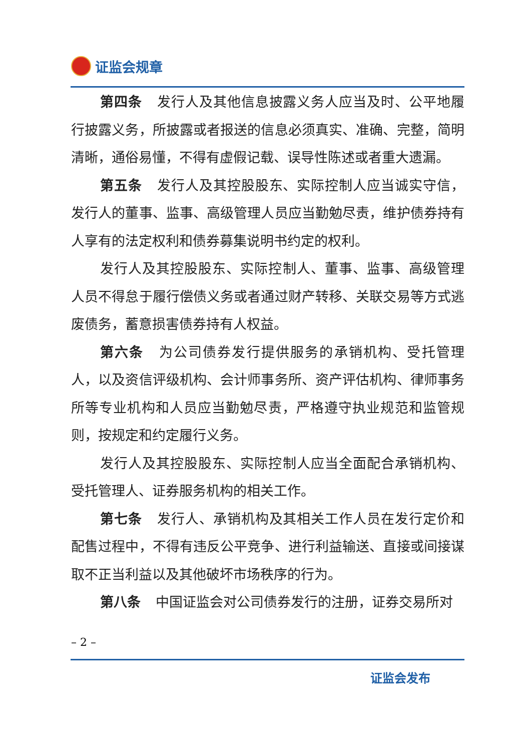证监会规章
第四条 发行人及其他信息披露义务人应当及时、公平地履行披露义务，所披露或者报送的信息必须真实、准确、完整，简明清晰，通俗易懂，不得有虚假记载、误导性陈述或者重大遗漏。
第五条 发行人及其控股股东、实际控制人应当诚实守信，发行人的董事、监事、高级管理人员应当勤勉尽责，维护债券持有人享有的法定权利和债券募集说明书约定的权利。
发行人及其控股股东、实际控制人、董事、监事、高级管理人员不得怠于履行偿债义务或者通过财产转移、关联交易等方式逃废债务，蓄意损害债券持有人权益。
第六条 为公司债券发行提供服务的承销机构、受托管理人，以及资信评级机构、会计师事务所、资产评估机构、律师事务所等专业机构和人员应当勤勉尽责，严格遵守执业规范和监管规则，按规定和约定履行义务。
发行人及其控股股东、实际控制人应当全面配合承销机构、受托管理人、证券服务机构的相关工作。
第七条 发行人、承销机构及其相关工作人员在发行定价和配售过程中，不得有违反公平竞争、进行利益输送、直接或间接谋取不正当利益以及其他破坏市场秩序的行为。
第八条 中国证监会对公司债券发行的注册，证券交易所对
– 2 –
证监会发布